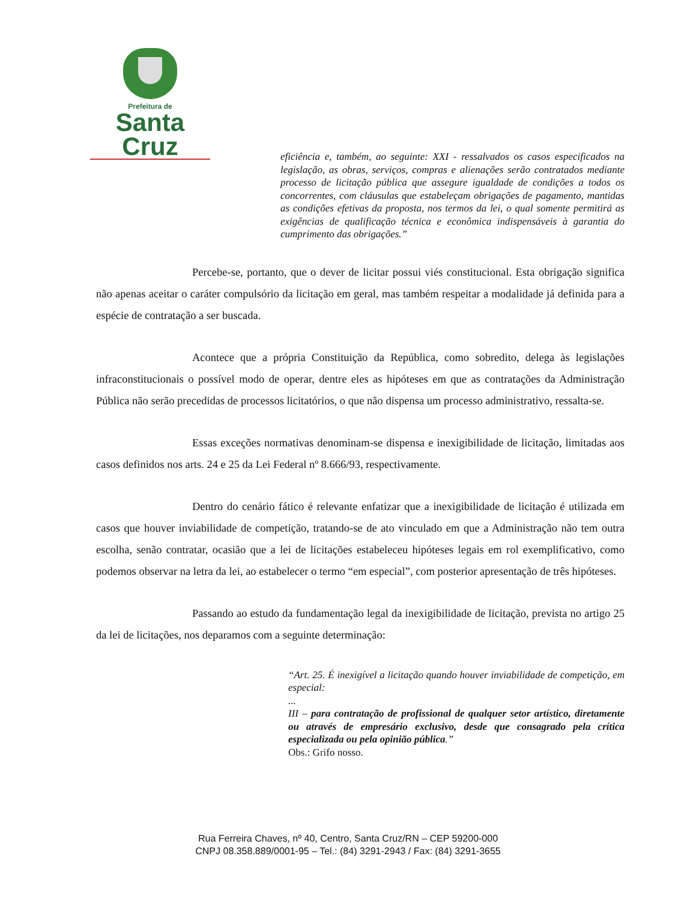Prefeitura de
Santa Cruz
eficiência e, também, ao seguinte: XXI - ressalvados os casos especificados na legislação, as obras, serviços, compras e alienações serão contratados mediante processo de licitação pública que assegure igualdade de condições a todos os concorrentes, com cláusulas que estabeleçam obrigações de pagamento, mantidas as condições efetivas da proposta, nos termos da lei, o qual somente permitirá as exigências de qualificação técnica e econômica indispensáveis à garantia do cumprimento das obrigações.”
Percebe-se, portanto, que o dever de licitar possui viés constitucional. Esta obrigação significa não apenas aceitar o caráter compulsório da licitação em geral, mas também respeitar a modalidade já definida para a espécie de contratação a ser buscada.
Acontece que a própria Constituição da República, como sobredito, delega às legislações infraconstitucionais o possível modo de operar, dentre eles as hipóteses em que as contratações da Administração Pública não serão precedidas de processos licitatórios, o que não dispensa um processo administrativo, ressalta-se.
Essas exceções normativas denominam-se dispensa e inexigibilidade de licitação, limitadas aos casos definidos nos arts. 24 e 25 da Lei Federal nº 8.666/93, respectivamente.
Dentro do cenário fático é relevante enfatizar que a inexigibilidade de licitação é utilizada em casos que houver inviabilidade de competição, tratando-se de ato vinculado em que a Administração não tem outra escolha, senão contratar, ocasião que a lei de licitações estabeleceu hipóteses legais em rol exemplificativo, como podemos observar na letra da lei, ao estabelecer o termo “em especial”, com posterior apresentação de três hipóteses.
Passando ao estudo da fundamentação legal da inexigibilidade de licitação, prevista no artigo 25 da lei de licitações, nos deparamos com a seguinte determinação:
“Art. 25. É inexigível a licitação quando houver inviabilidade de competição, em especial:
...
III – para contratação de profissional de qualquer setor artístico, diretamente ou através de empresário exclusivo, desde que consagrado pela crítica especializada ou pela opinião pública.”
Obs.: Grifo nosso.
Rua Ferreira Chaves, nº 40, Centro, Santa Cruz/RN – CEP 59200-000
CNPJ 08.358.889/0001-95 – Tel.: (84) 3291-2943 / Fax: (84) 3291-3655